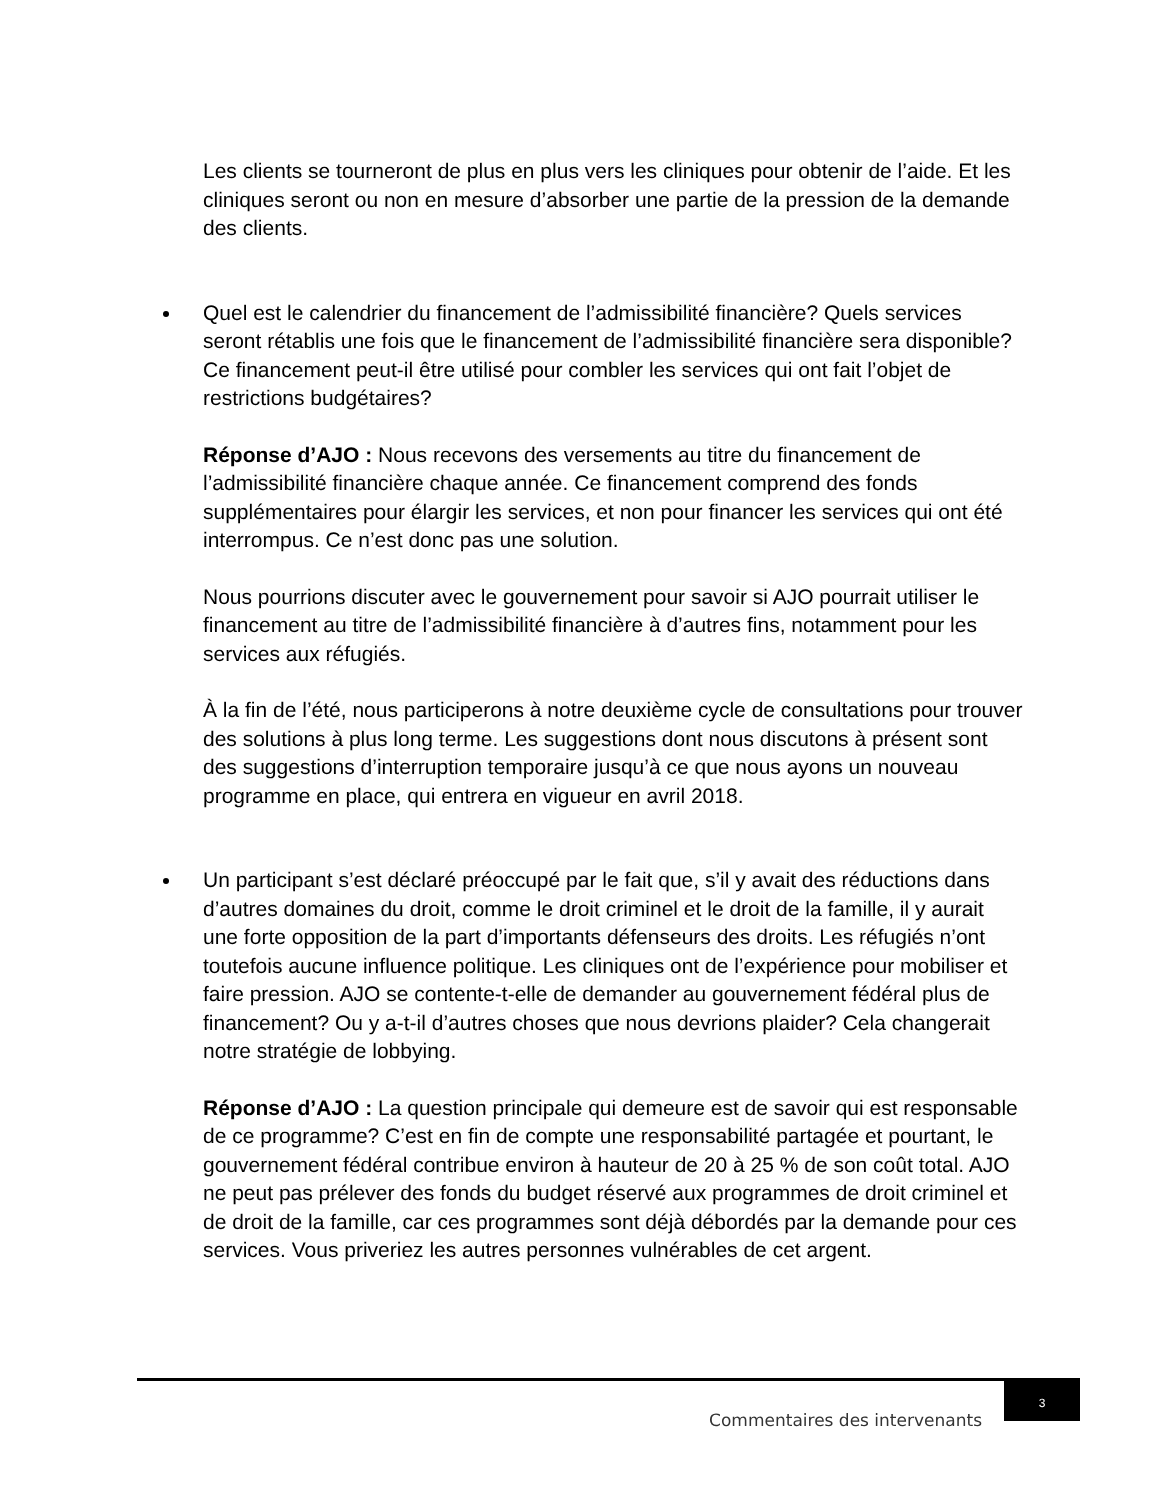Les clients se tourneront de plus en plus vers les cliniques pour obtenir de l’aide. Et les cliniques seront ou non en mesure d’absorber une partie de la pression de la demande des clients.
Quel est le calendrier du financement de l’admissibilité financière? Quels services seront rétablis une fois que le financement de l’admissibilité financière sera disponible? Ce financement peut-il être utilisé pour combler les services qui ont fait l’objet de restrictions budgétaires?
Réponse d’AJO : Nous recevons des versements au titre du financement de l’admissibilité financière chaque année. Ce financement comprend des fonds supplémentaires pour élargir les services, et non pour financer les services qui ont été interrompus. Ce n’est donc pas une solution.
Nous pourrions discuter avec le gouvernement pour savoir si AJO pourrait utiliser le financement au titre de l’admissibilité financière à d’autres fins, notamment pour les services aux réfugiés.
À la fin de l’été, nous participerons à notre deuxième cycle de consultations pour trouver des solutions à plus long terme. Les suggestions dont nous discutons à présent sont des suggestions d’interruption temporaire jusqu’à ce que nous ayons un nouveau programme en place, qui entrera en vigueur en avril 2018.
Un participant s’est déclaré préoccupé par le fait que, s’il y avait des réductions dans d’autres domaines du droit, comme le droit criminel et le droit de la famille, il y aurait une forte opposition de la part d’importants défenseurs des droits. Les réfugiés n’ont toutefois aucune influence politique. Les cliniques ont de l’expérience pour mobiliser et faire pression. AJO se contente-t-elle de demander au gouvernement fédéral plus de financement? Ou y a-t-il d’autres choses que nous devrions plaider? Cela changerait notre stratégie de lobbying.
Réponse d’AJO : La question principale qui demeure est de savoir qui est responsable de ce programme? C’est en fin de compte une responsabilité partagée et pourtant, le gouvernement fédéral contribue environ à hauteur de 20 à 25 % de son coût total. AJO ne peut pas prélever des fonds du budget réservé aux programmes de droit criminel et de droit de la famille, car ces programmes sont déjà débordés par la demande pour ces services. Vous priveriez les autres personnes vulnérables de cet argent.
Commentaires des intervenants
3